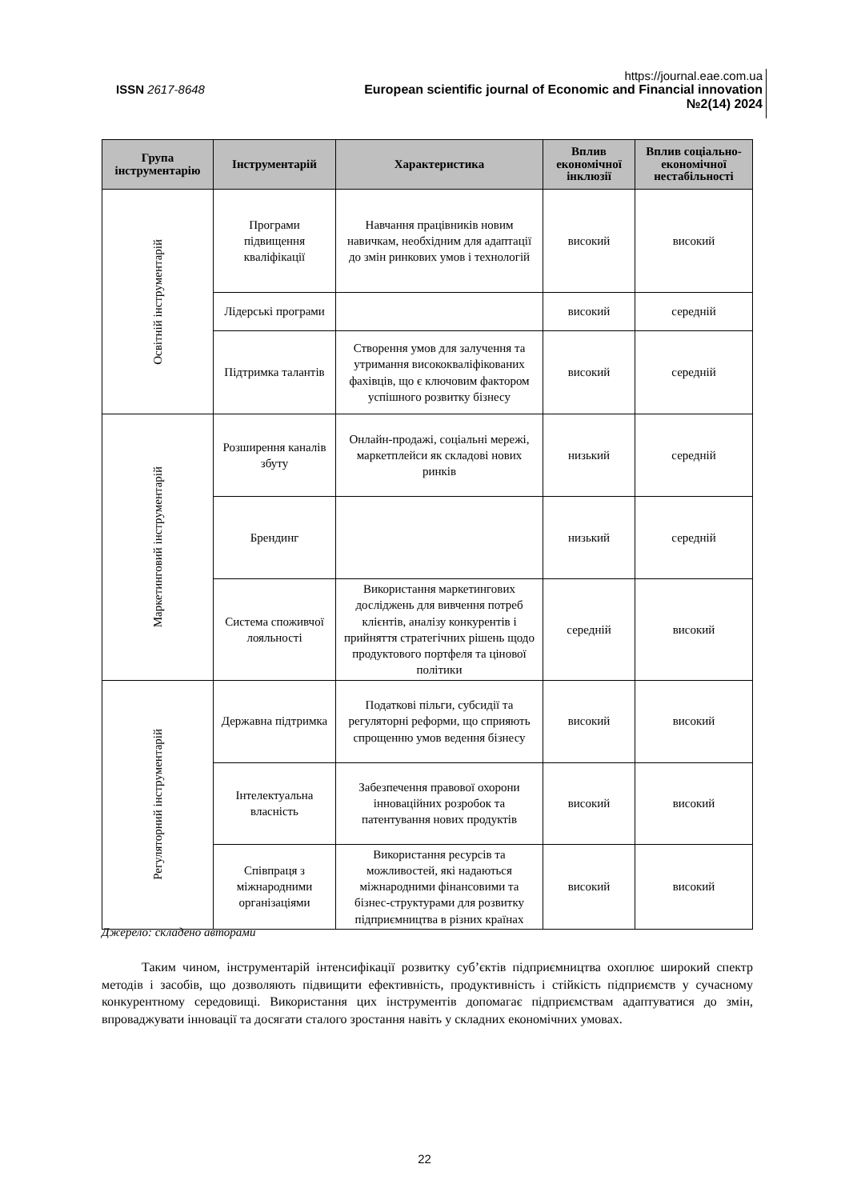https://journal.eae.com.ua
ISSN 2617-8648 European scientific journal of Economic and Financial innovation
№2(14) 2024
| Група інструментарію | Інструментарій | Характеристика | Вплив економічної інклюзії | Вплив соціально-економічної нестабільності |
| --- | --- | --- | --- | --- |
| Освітній інструментарій | Програми підвищення кваліфікації | Навчання працівників новим навичкам, необхідним для адаптації до змін ринкових умов і технологій | високий | високий |
| | Лідерські програми | | високий | середній |
| | Підтримка талантів | Створення умов для залучення та утримання висококваліфікованих фахівців, що є ключовим фактором успішного розвитку бізнесу | високий | середній |
| Маркетинговий інструментарій | Розширення каналів збуту | Онлайн-продажі, соціальні мережі, маркетплейси як складові нових ринків | низький | середній |
| | Брендинг | | низький | середній |
| | Система споживчої лояльності | Використання маркетингових досліджень для вивчення потреб клієнтів, аналізу конкурентів і прийняття стратегічних рішень щодо продуктового портфеля та цінової політики | середній | високий |
| Регуляторний інструментарій | Державна підтримка | Податкові пільги, субсидії та регуляторні реформи, що сприяють спрощенню умов ведення бізнесу | високий | високий |
| | Інтелектуальна власність | Забезпечення правової охорони інноваційних розробок та патентування нових продуктів | високий | високий |
| | Співпраця з міжнародними організаціями | Використання ресурсів та можливостей, які надаються міжнародними фінансовими та бізнес-структурами для розвитку підприємництва в різних країнах | високий | високий |
Джерело: складено авторами
Таким чином, інструментарій інтенсифікації розвитку суб’єктів підприємництва охоплює широкий спектр методів і засобів, що дозволяють підвищити ефективність, продуктивність і стійкість підприємств у сучасному конкурентному середовищі. Використання цих інструментів допомагає підприємствам адаптуватися до змін, впроваджувати інновації та досягати сталого зростання навіть у складних економічних умовах.
22